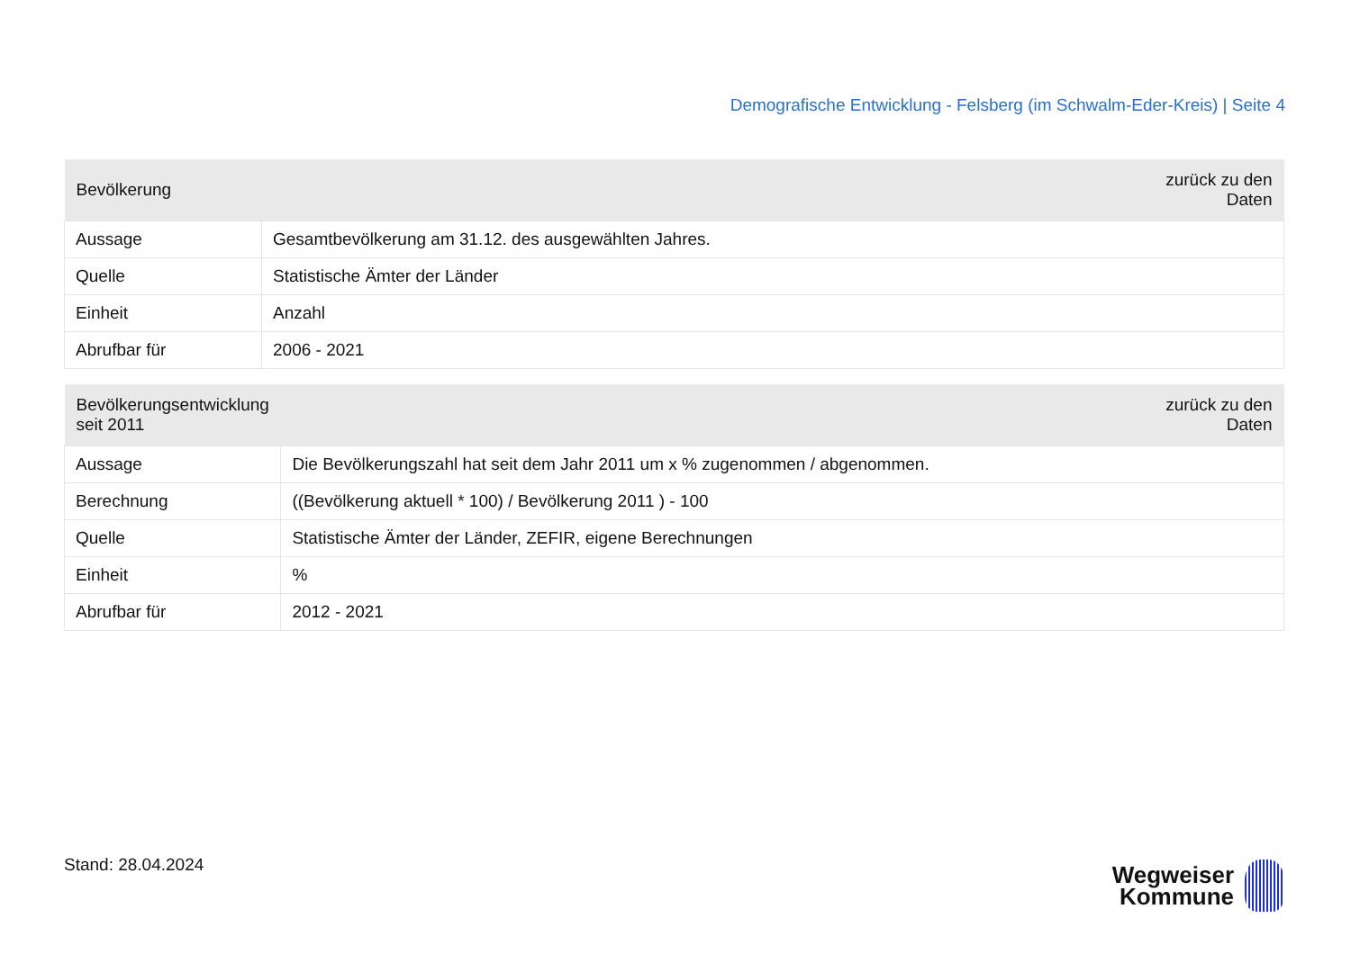Demografische Entwicklung - Felsberg (im Schwalm-Eder-Kreis) | Seite 4
| Bevölkerung | zurück zu den Daten |
| --- | --- |
| Aussage | Gesamtbevölkerung am 31.12. des ausgewählten Jahres. |
| Quelle | Statistische Ämter der Länder |
| Einheit | Anzahl |
| Abrufbar für | 2006 - 2021 |
| Bevölkerungsentwicklung seit 2011 | zurück zu den Daten |
| --- | --- |
| Aussage | Die Bevölkerungszahl hat seit dem Jahr 2011 um x % zugenommen / abgenommen. |
| Berechnung | ((Bevölkerung aktuell * 100) / Bevölkerung 2011 ) - 100 |
| Quelle | Statistische Ämter der Länder, ZEFIR, eigene Berechnungen |
| Einheit | % |
| Abrufbar für | 2012 - 2021 |
Stand: 28.04.2024
Wegweiser
Kommune